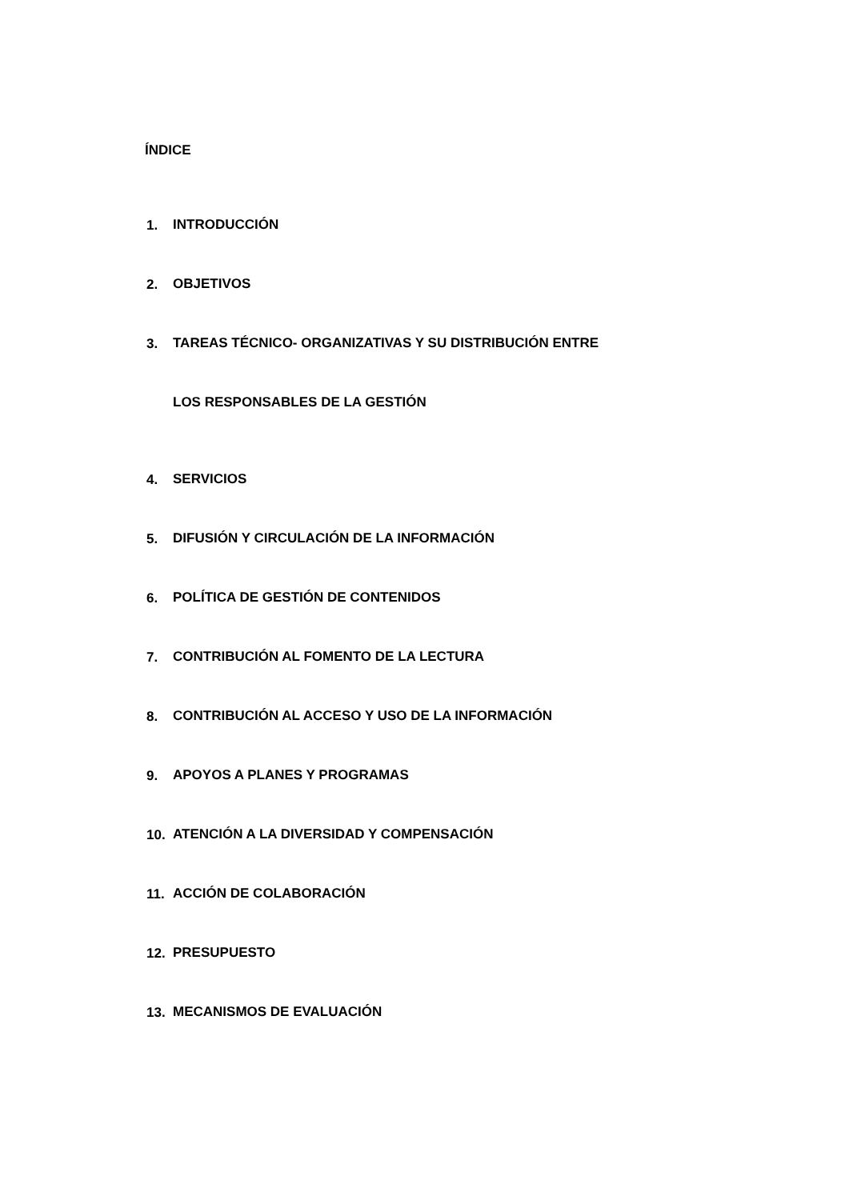ÍNDICE
1. INTRODUCCIÓN
2. OBJETIVOS
3. TAREAS TÉCNICO- ORGANIZATIVAS Y SU DISTRIBUCIÓN ENTRE
LOS RESPONSABLES DE LA GESTIÓN
4. SERVICIOS
5. DIFUSIÓN Y CIRCULACIÓN DE LA INFORMACIÓN
6. POLÍTICA DE GESTIÓN DE CONTENIDOS
7. CONTRIBUCIÓN AL FOMENTO DE LA LECTURA
8. CONTRIBUCIÓN AL ACCESO Y USO DE LA INFORMACIÓN
9. APOYOS A PLANES Y PROGRAMAS
10. ATENCIÓN A LA DIVERSIDAD Y COMPENSACIÓN
11. ACCIÓN DE COLABORACIÓN
12. PRESUPUESTO
13. MECANISMOS DE EVALUACIÓN